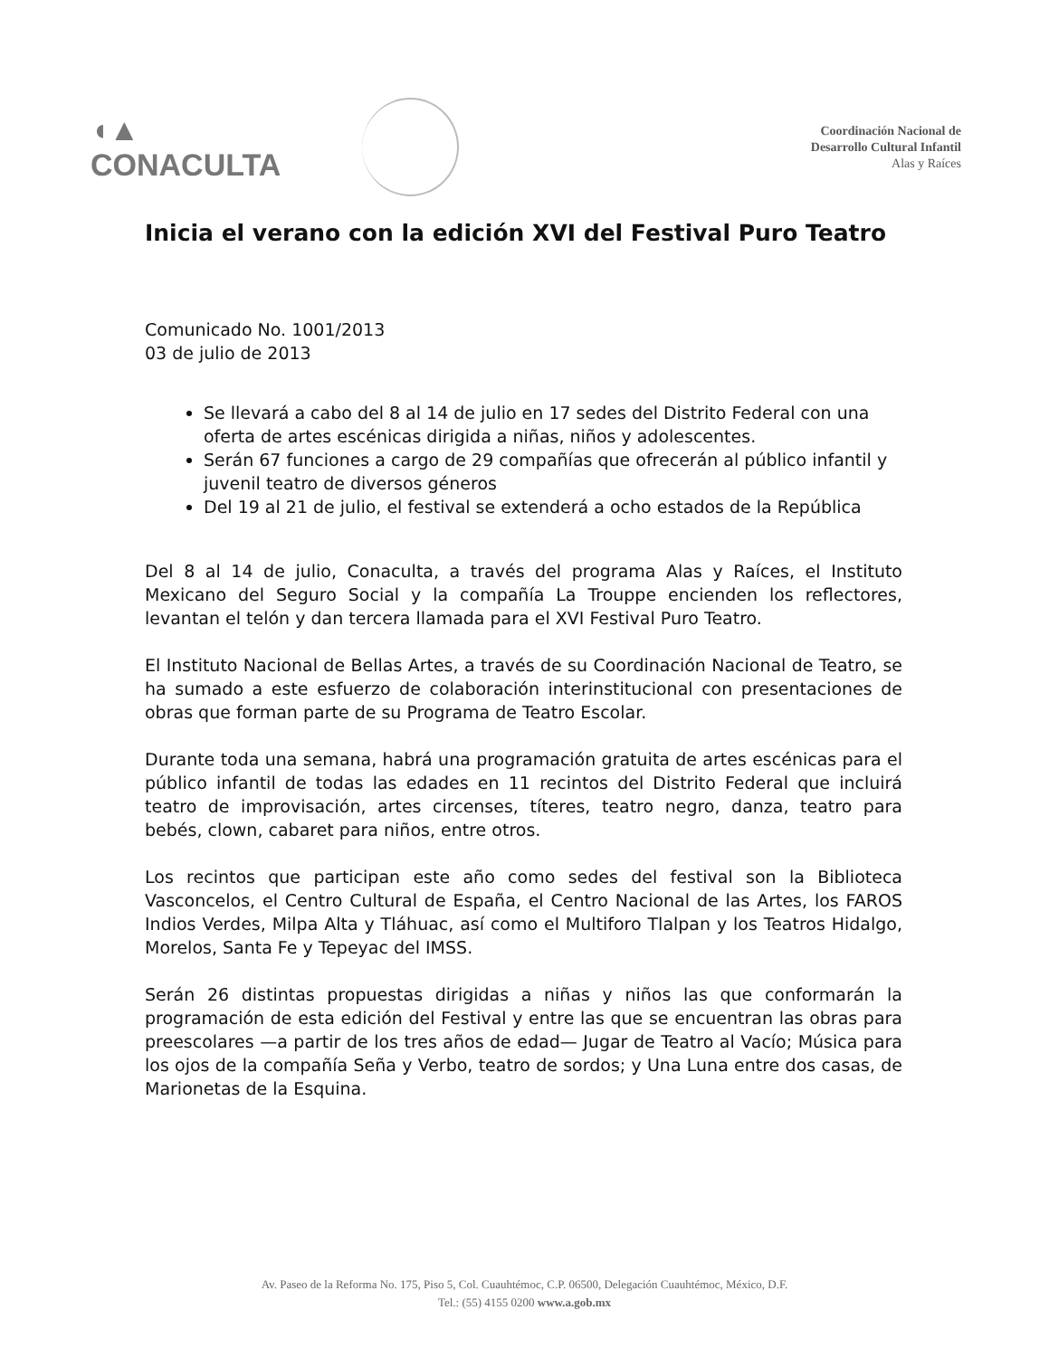◖▲ CONACULTA
Coordinación Nacional de
Desarrollo Cultural Infantil
Alas y Raíces
Inicia el verano con la edición XVI del Festival Puro Teatro
Comunicado No. 1001/2013
03 de julio de 2013
Se llevará a cabo del 8 al 14 de julio en 17 sedes del Distrito Federal con una oferta de artes escénicas dirigida a niñas, niños y adolescentes.
Serán 67 funciones a cargo de 29 compañías que ofrecerán al público infantil y juvenil teatro de diversos géneros
Del 19 al 21 de julio, el festival se extenderá a ocho estados de la República
Del 8 al 14 de julio, Conaculta, a través del programa Alas y Raíces, el Instituto Mexicano del Seguro Social y la compañía La Trouppe encienden los reflectores, levantan el telón y dan tercera llamada para el XVI Festival Puro Teatro.
El Instituto Nacional de Bellas Artes, a través de su Coordinación Nacional de Teatro, se ha sumado a este esfuerzo de colaboración interinstitucional con presentaciones de obras que forman parte de su Programa de Teatro Escolar.
Durante toda una semana, habrá una programación gratuita de artes escénicas para el público infantil de todas las edades en 11 recintos del Distrito Federal que incluirá teatro de improvisación, artes circenses, títeres, teatro negro, danza, teatro para bebés, clown, cabaret para niños, entre otros.
Los recintos que participan este año como sedes del festival son la Biblioteca Vasconcelos, el Centro Cultural de España, el Centro Nacional de las Artes, los FAROS Indios Verdes, Milpa Alta y Tláhuac, así como el Multiforo Tlalpan y los Teatros Hidalgo, Morelos, Santa Fe y Tepeyac del IMSS.
Serán 26 distintas propuestas dirigidas a niñas y niños las que conformarán la programación de esta edición del Festival y entre las que se encuentran las obras para preescolares —a partir de los tres años de edad— Jugar de Teatro al Vacío; Música para los ojos de la compañía Seña y Verbo, teatro de sordos; y Una Luna entre dos casas, de Marionetas de la Esquina.
Av. Paseo de la Reforma No. 175, Piso 5, Col. Cuauhtémoc, C.P. 06500, Delegación Cuauhtémoc, México, D.F.
Tel.: (55) 4155 0200 www.a.gob.mx